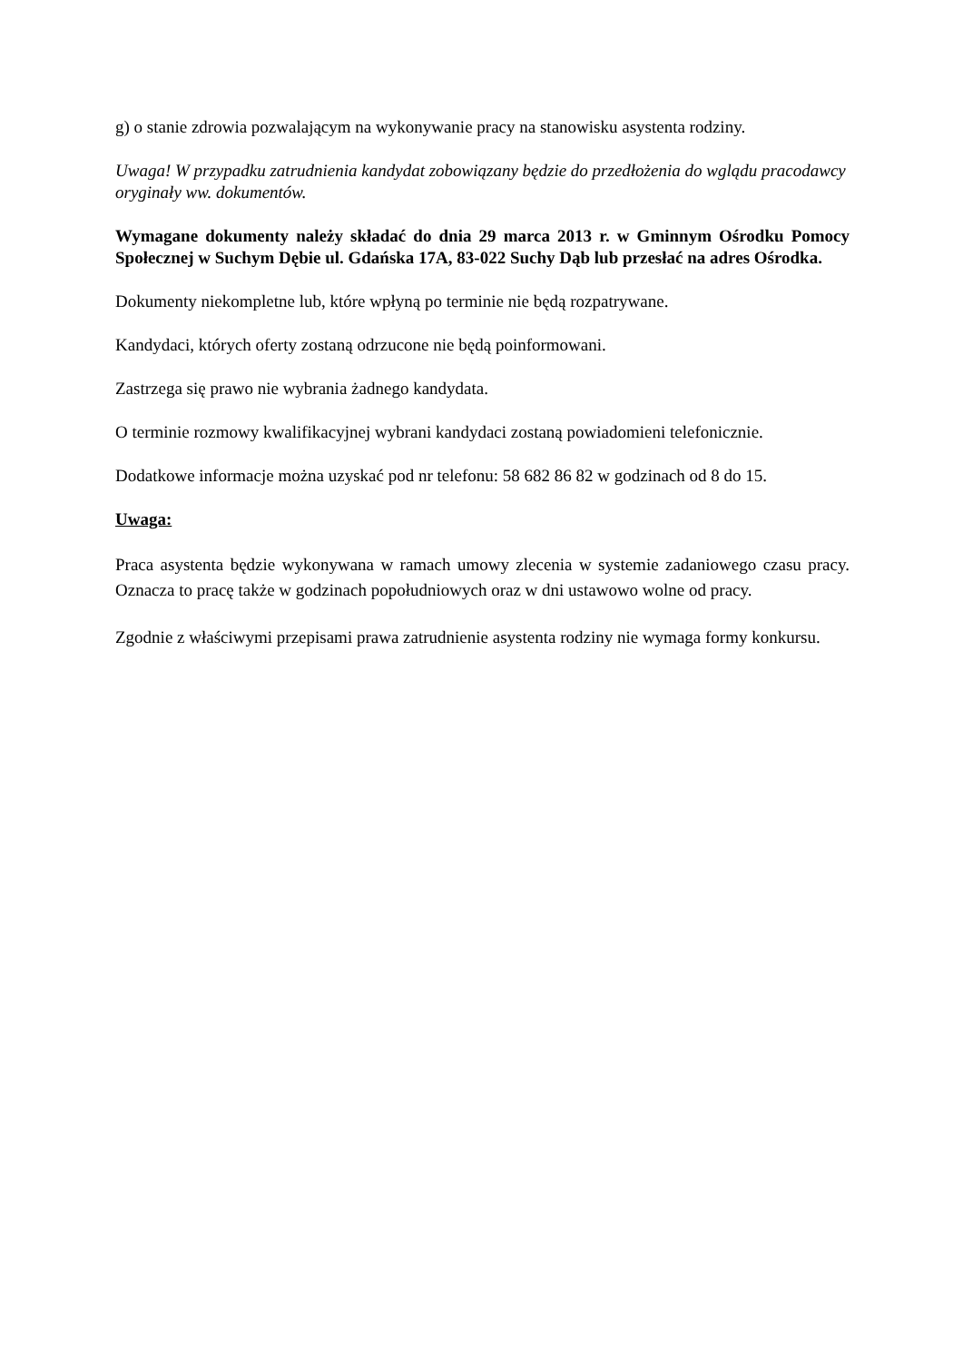g) o stanie zdrowia pozwalającym na wykonywanie pracy na stanowisku asystenta rodziny.
Uwaga! W przypadku zatrudnienia kandydat zobowiązany będzie do przedłożenia do wglądu pracodawcy oryginały ww. dokumentów.
Wymagane dokumenty należy składać do dnia 29 marca 2013 r. w Gminnym Ośrodku Pomocy Społecznej w Suchym Dębie ul. Gdańska 17A, 83-022 Suchy Dąb lub przesłać na adres Ośrodka.
Dokumenty niekompletne lub, które wpłyną po terminie nie będą rozpatrywane.
Kandydaci, których oferty zostaną odrzucone nie będą poinformowani.
Zastrzega się prawo nie wybrania żadnego kandydata.
O terminie rozmowy kwalifikacyjnej wybrani kandydaci zostaną powiadomieni telefonicznie.
Dodatkowe informacje można uzyskać pod nr telefonu: 58 682 86 82 w godzinach od 8 do 15.
Uwaga:
Praca asystenta będzie wykonywana w ramach umowy zlecenia w systemie zadaniowego czasu pracy. Oznacza to pracę także w godzinach popołudniowych oraz w dni ustawowo wolne od pracy.
Zgodnie z właściwymi przepisami prawa zatrudnienie asystenta rodziny nie wymaga formy konkursu.